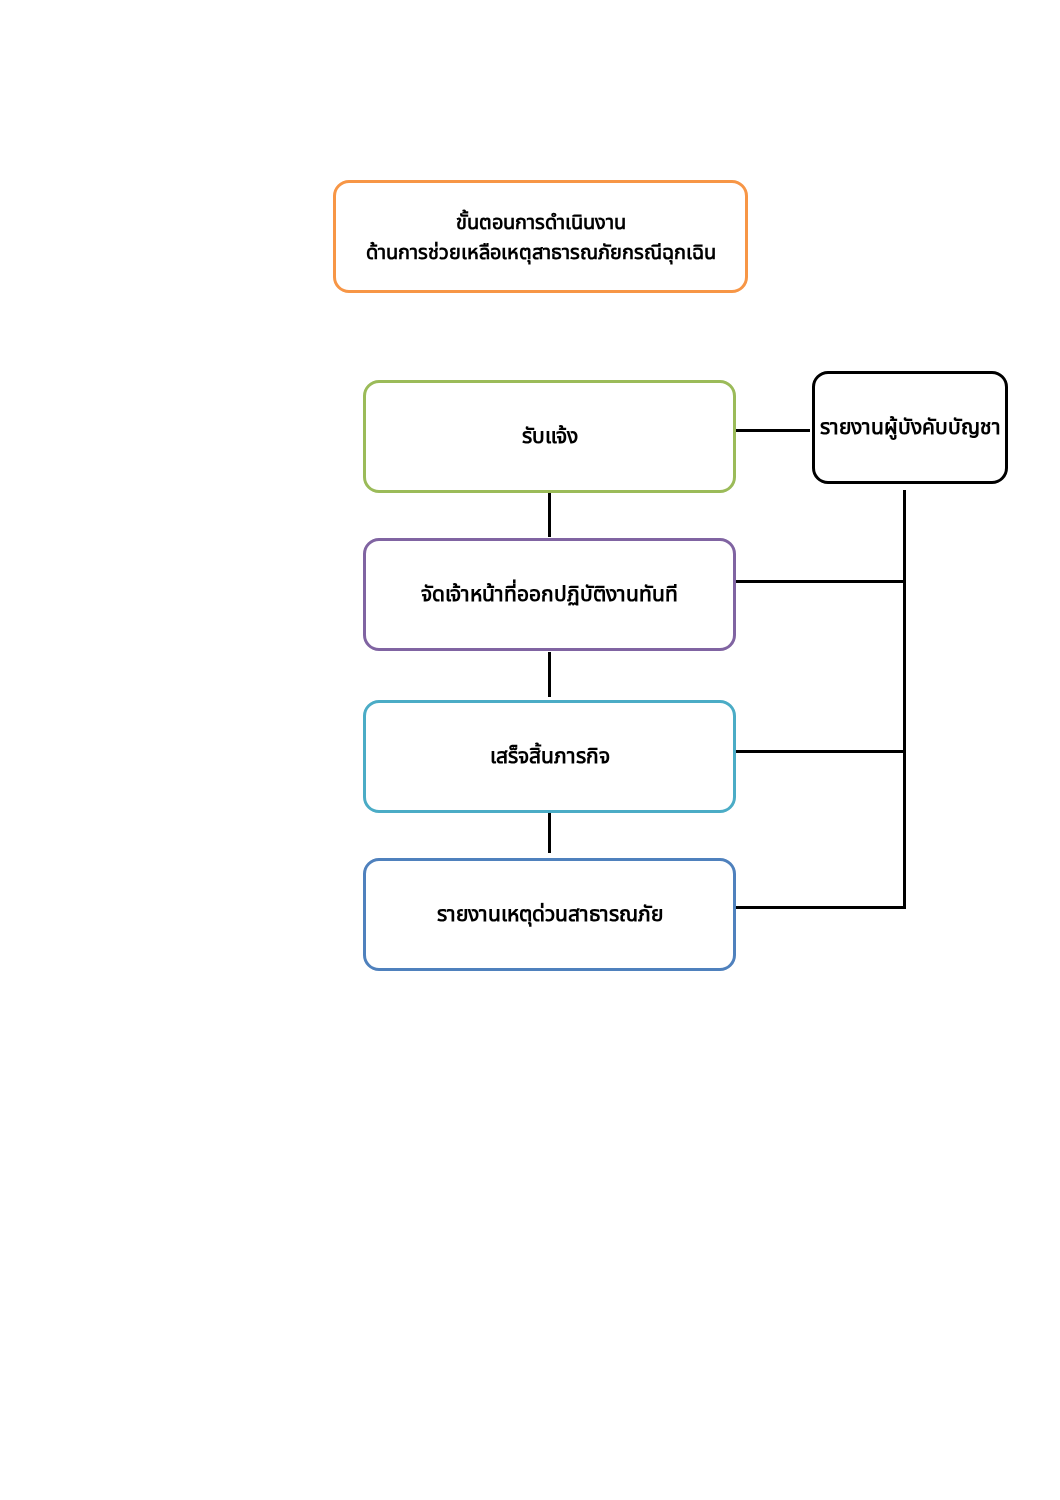ขั้นตอนการดำเนินงาน
ด้านการช่วยเหลือเหตุสาธารณภัยกรณีฉุกเฉิน
รับแจ้ง
รายงานผู้บังคับบัญชา
จัดเจ้าหน้าที่ออกปฏิบัติงานทันที
เสร็จสิ้นภารกิจ
รายงานเหตุด่วนสาธารณภัย